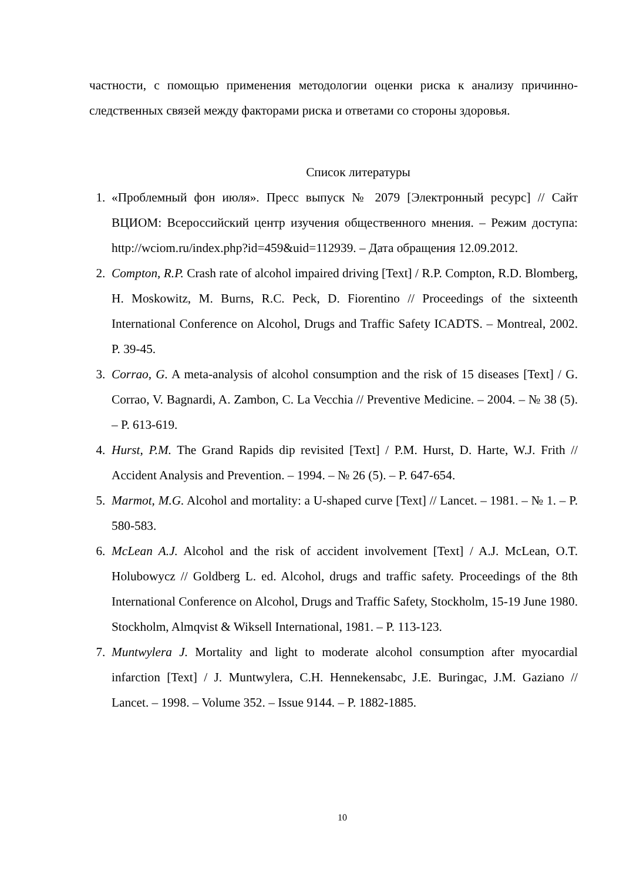частности, с помощью применения методологии оценки риска к анализу причинно-следственных связей между факторами риска и ответами со стороны здоровья.
Список литературы
1. «Проблемный фон июля». Пресс выпуск № 2079 [Электронный ресурс] // Сайт ВЦИОМ: Всероссийский центр изучения общественного мнения. – Режим доступа: http://wciom.ru/index.php?id=459&uid=112939. – Дата обращения 12.09.2012.
2. Compton, R.P. Crash rate of alcohol impaired driving [Text] / R.P. Compton, R.D. Blomberg, H. Moskowitz, M. Burns, R.C. Peck, D. Fiorentino // Proceedings of the sixteenth International Conference on Alcohol, Drugs and Traffic Safety ICADTS. – Montreal, 2002. P. 39-45.
3. Corrao, G. A meta-analysis of alcohol consumption and the risk of 15 diseases [Text] / G. Corrao, V. Bagnardi, A. Zambon, C. La Vecchia // Preventive Medicine. – 2004. – № 38 (5). – P. 613-619.
4. Hurst, P.M. The Grand Rapids dip revisited [Text] / P.M. Hurst, D. Harte, W.J. Frith // Accident Analysis and Prevention. – 1994. – № 26 (5). – P. 647-654.
5. Marmot, M.G. Alcohol and mortality: a U-shaped curve [Text] // Lancet. – 1981. – № 1. – P. 580-583.
6. McLean A.J. Alcohol and the risk of accident involvement [Text] / A.J. McLean, O.T. Holubowycz // Goldberg L. ed. Alcohol, drugs and traffic safety. Proceedings of the 8th International Conference on Alcohol, Drugs and Traffic Safety, Stockholm, 15-19 June 1980. Stockholm, Almqvist & Wiksell International, 1981. – P. 113-123.
7. Muntwylera J. Mortality and light to moderate alcohol consumption after myocardial infarction [Text] / J. Muntwylera, C.H. Hennekensabc, J.E. Buringac, J.M. Gaziano // Lancet. – 1998. – Volume 352. – Issue 9144. – P. 1882-1885.
10